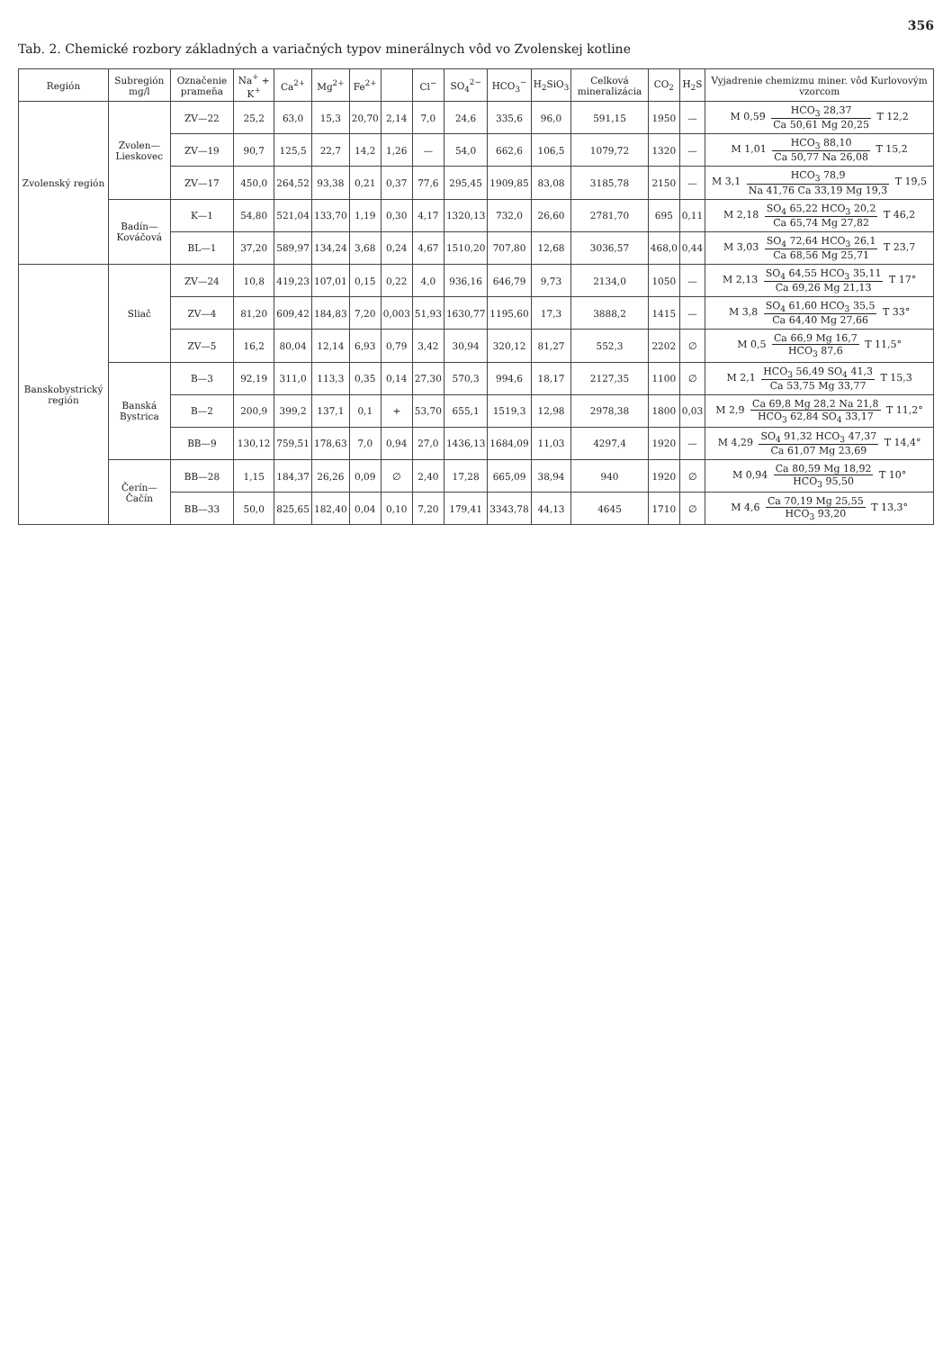356
Tab. 2. Chemické rozbory základných a variačných typov minerálnych vôd vo Zvolenskej kotline
| Región | Subregión mg/l | Označenie prameňa | Na<sup>+</sup> + K<sup>+</sup> | Ca<sup>2+</sup> | Mg<sup>2+</sup> | Fe<sup>2+</sup> | | Cl<sup>−</sup> | SO<sub>4</sub><sup>2−</sup> | HCO<sub>3</sub><sup>−</sup> | H<sub>2</sub>SiO<sub>3</sub> | Celková mineralizácia | CO<sub>2</sub> | H<sub>2</sub>S | Vyjadrenie chemizmu miner. vôd Kurlovovým vzorcom |
| --- | --- | --- | --- | --- | --- | --- | --- | --- | --- | --- | --- | --- | --- | --- | --- |
| Zvolenský región | Zvolen—Lieskovec | ZV—22 | 25,2 | 63,0 | 15,3 | 20,70 | 2,14 | 7,0 | 24,6 | 335,6 | 96,0 | 591,15 | 1950 | — | M 0,59 HCO<sub>3</sub> 28,37 Ca 50,61 Mg 20,25 T 12,2 |
| | | ZV—19 | 90,7 | 125,5 | 22,7 | 14,2 | 1,26 | — | 54,0 | 662,6 | 106,5 | 1079,72 | 1320 | — | M 1,01 HCO<sub>3</sub> 88,10 Ca 50,77 Na 26,08 T 15,2 |
| | | ZV—17 | 450,0 | 264,52 | 93,38 | 0,21 | 0,37 | 77,6 | 295,45 | 1909,85 | 83,08 | 3185,78 | 2150 | — | M 3,1 HCO<sub>3</sub> 78,9 Na 41,76 Ca 33,19 Mg 19,3 T 19,5 |
| | Badín—Kováčová | K—1 | 54,80 | 521,04 | 133,70 | 1,19 | 0,30 | 4,17 | 1320,13 | 732,0 | 26,60 | 2781,70 | 695 | 0,11 | M 2,18 SO<sub>4</sub> 65,22 HCO<sub>3</sub> 20,2 Ca 65,74 Mg 27,82 T 46,2 |
| | | BL—1 | 37,20 | 589,97 | 134,24 | 3,68 | 0,24 | 4,67 | 1510,20 | 707,80 | 12,68 | 3036,57 | 468,0 | 0,44 | M 3,03 SO<sub>4</sub> 72,64 HCO<sub>3</sub> 26,1 Ca 68,56 Mg 25,71 T 23,7 |
| Banskobystrický región | Sliač | ZV—24 | 10,8 | 419,23 | 107,01 | 0,15 | 0,22 | 4,0 | 936,16 | 646,79 | 9,73 | 2134,0 | 1050 | — | M 2,13 SO<sub>4</sub> 64,55 HCO<sub>3</sub> 35,11 Ca 69,26 Mg 21,13 T 17° |
| | | ZV—4 | 81,20 | 609,42 | 184,83 | 7,20 | 0,003 | 51,93 | 1630,77 | 1195,60 | 17,3 | 3888,2 | 1415 | — | M 3,8 SO<sub>4</sub> 61,60 HCO<sub>3</sub> 35,5 Ca 64,40 Mg 27,66 T 33° |
| | | ZV—5 | 16,2 | 80,04 | 12,14 | 6,93 | 0,79 | 3,42 | 30,94 | 320,12 | 81,27 | 552,3 | 2202 | ∅ | M 0,5 Ca 66,9 Mg 16,7 HCO<sub>3</sub> 87,6 T 11,5° |
| | Banská Bystrica | B—3 | 92,19 | 311,0 | 113,3 | 0,35 | 0,14 | 27,30 | 570,3 | 994,6 | 18,17 | 2127,35 | 1100 | ∅ | M 2,1 HCO<sub>3</sub> 56,49 SO<sub>4</sub> 41,3 Ca 53,75 Mg 33,77 T 15,3 |
| | | B—2 | 200,9 | 399,2 | 137,1 | 0,1 | + | 53,70 | 655,1 | 1519,3 | 12,98 | 2978,38 | 1800 | 0,03 | M 2,9 Ca 69,8 Mg 28,2 Na 21,8 HCO<sub>3</sub> 62,84 SO<sub>4</sub> 33,17 T 11,2° |
| | | BB—9 | 130,12 | 759,51 | 178,63 | 7,0 | 0,94 | 27,0 | 1436,13 | 1684,09 | 11,03 | 4297,4 | 1920 | — | M 4,29 SO<sub>4</sub> 91,32 HCO<sub>3</sub> 47,37 Ca 61,07 Mg 23,69 T 14,4° |
| | Čerín—Čačín | BB—28 | 1,15 | 184,37 | 26,26 | 0,09 | ∅ | 2,40 | 17,28 | 665,09 | 38,94 | 940 | 1920 | ∅ | M 0,94 Ca 80,59 Mg 18,92 HCO<sub>3</sub> 95,50 T 10° |
| | | BB—33 | 50,0 | 825,65 | 182,40 | 0,04 | 0,10 | 7,20 | 179,41 | 3343,78 | 44,13 | 4645 | 1710 | ∅ | M 4,6 Ca 70,19 Mg 25,55 HCO<sub>3</sub> 93,20 T 13,3° |